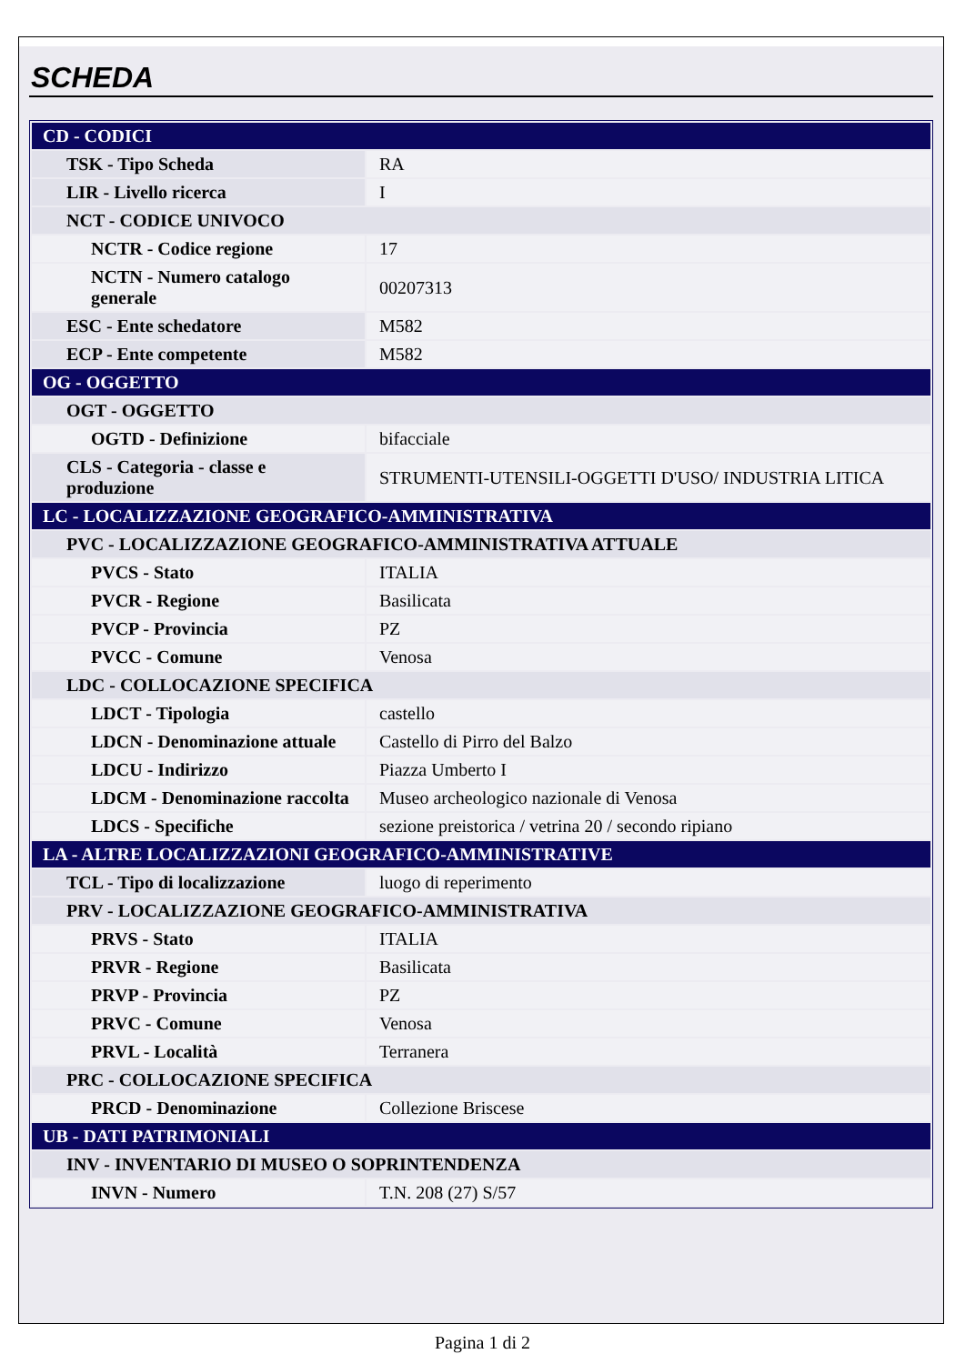SCHEDA
| CD - CODICI | |
| TSK - Tipo Scheda | RA |
| LIR - Livello ricerca | I |
| NCT - CODICE UNIVOCO | |
| NCTR - Codice regione | 17 |
| NCTN - Numero catalogo generale | 00207313 |
| ESC - Ente schedatore | M582 |
| ECP - Ente competente | M582 |
| OG - OGGETTO | |
| OGT - OGGETTO | |
| OGTD - Definizione | bifacciale |
| CLS - Categoria - classe e produzione | STRUMENTI-UTENSILI-OGGETTI D'USO/ INDUSTRIA LITICA |
| LC - LOCALIZZAZIONE GEOGRAFICO-AMMINISTRATIVA | |
| PVC - LOCALIZZAZIONE GEOGRAFICO-AMMINISTRATIVA ATTUALE | |
| PVCS - Stato | ITALIA |
| PVCR - Regione | Basilicata |
| PVCP - Provincia | PZ |
| PVCC - Comune | Venosa |
| LDC - COLLOCAZIONE SPECIFICA | |
| LDCT - Tipologia | castello |
| LDCN - Denominazione attuale | Castello di Pirro del Balzo |
| LDCU - Indirizzo | Piazza Umberto I |
| LDCM - Denominazione raccolta | Museo archeologico nazionale di Venosa |
| LDCS - Specifiche | sezione preistorica / vetrina 20 / secondo ripiano |
| LA - ALTRE LOCALIZZAZIONI GEOGRAFICO-AMMINISTRATIVE | |
| TCL - Tipo di localizzazione | luogo di reperimento |
| PRV - LOCALIZZAZIONE GEOGRAFICO-AMMINISTRATIVA | |
| PRVS - Stato | ITALIA |
| PRVR - Regione | Basilicata |
| PRVP - Provincia | PZ |
| PRVC - Comune | Venosa |
| PRVL - Località | Terranera |
| PRC - COLLOCAZIONE SPECIFICA | |
| PRCD - Denominazione | Collezione Briscese |
| UB - DATI PATRIMONIALI | |
| INV - INVENTARIO DI MUSEO O SOPRINTENDENZA | |
| INVN - Numero | T.N. 208 (27) S/57 |
Pagina 1 di 2